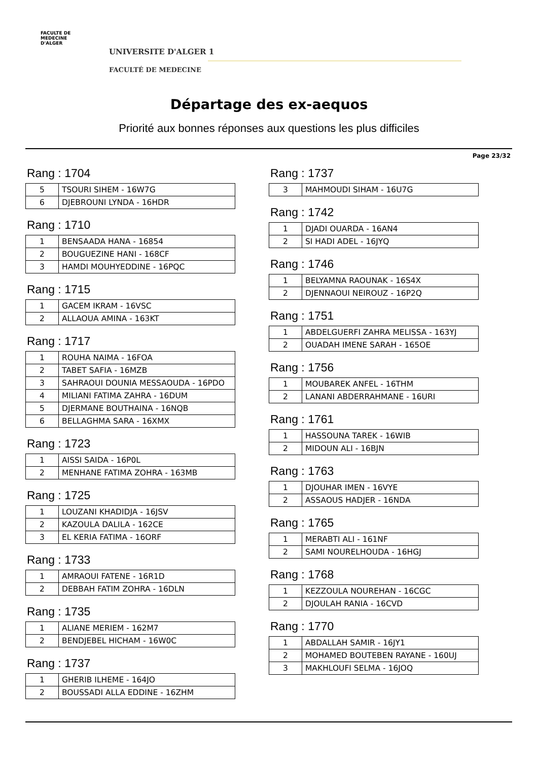FACULTE DE MEDECINE
D'ALGER
UNIVERSITE D'ALGER 1
FACULTÉ DE MEDECINE
Départage des ex-aequos
Priorité aux bonnes réponses aux questions les plus difficiles
Page 23/32
Rang : 1704
| 5 | TSOURI SIHEM - 16W7G |
| 6 | DJEBROUNI LYNDA - 16HDR |
Rang : 1710
| 1 | BENSAADA HANA - 16854 |
| 2 | BOUGUEZINE HANI - 168CF |
| 3 | HAMDI MOUHYEDDINE - 16PQC |
Rang : 1715
| 1 | GACEM IKRAM - 16VSC |
| 2 | ALLAOUA AMINA - 163KT |
Rang : 1717
| 1 | ROUHA NAIMA - 16FOA |
| 2 | TABET SAFIA - 16MZB |
| 3 | SAHRAOUI DOUNIA MESSAOUDA - 16PDO |
| 4 | MILIANI FATIMA ZAHRA - 16DUM |
| 5 | DJERMANE BOUTHAINA - 16NQB |
| 6 | BELLAGHMA SARA - 16XMX |
Rang : 1723
| 1 | AISSI SAIDA - 16P0L |
| 2 | MENHANE FATIMA ZOHRA - 163MB |
Rang : 1725
| 1 | LOUZANI KHADIDJA - 16JSV |
| 2 | KAZOULA DALILA - 162CE |
| 3 | EL KERIA FATIMA - 16ORF |
Rang : 1733
| 1 | AMRAOUI FATENE - 16R1D |
| 2 | DEBBAH FATIM ZOHRA - 16DLN |
Rang : 1735
| 1 | ALIANE MERIEM - 162M7 |
| 2 | BENDJEBEL HICHAM - 16W0C |
Rang : 1737
| 1 | GHERIB ILHEME - 164JO |
| 2 | BOUSSADI ALLA EDDINE - 16ZHM |
Rang : 1737
| 3 | MAHMOUDI SIHAM - 16U7G |
Rang : 1742
| 1 | DJADI OUARDA - 16AN4 |
| 2 | SI HADI ADEL - 16JYQ |
Rang : 1746
| 1 | BELYAMNA RAOUNAK - 16S4X |
| 2 | DJENNAOUI NEIROUZ - 16P2Q |
Rang : 1751
| 1 | ABDELGUERFI ZAHRA MELISSA - 163YJ |
| 2 | OUADAH IMENE SARAH - 165OE |
Rang : 1756
| 1 | MOUBAREK ANFEL - 16THM |
| 2 | LANANI ABDERRAHMANE - 16URI |
Rang : 1761
| 1 | HASSOUNA TAREK - 16WIB |
| 2 | MIDOUN ALI - 16BJN |
Rang : 1763
| 1 | DJOUHAR IMEN - 16VYE |
| 2 | ASSAOUS HADJER - 16NDA |
Rang : 1765
| 1 | MERABTI ALI - 161NF |
| 2 | SAMI NOURELHOUDA - 16HGJ |
Rang : 1768
| 1 | KEZZOULA NOUREHAN - 16CGC |
| 2 | DJOULAH RANIA - 16CVD |
Rang : 1770
| 1 | ABDALLAH SAMIR - 16JY1 |
| 2 | MOHAMED BOUTEBEN RAYANE - 160UJ |
| 3 | MAKHLOUFI SELMA - 16JOQ |